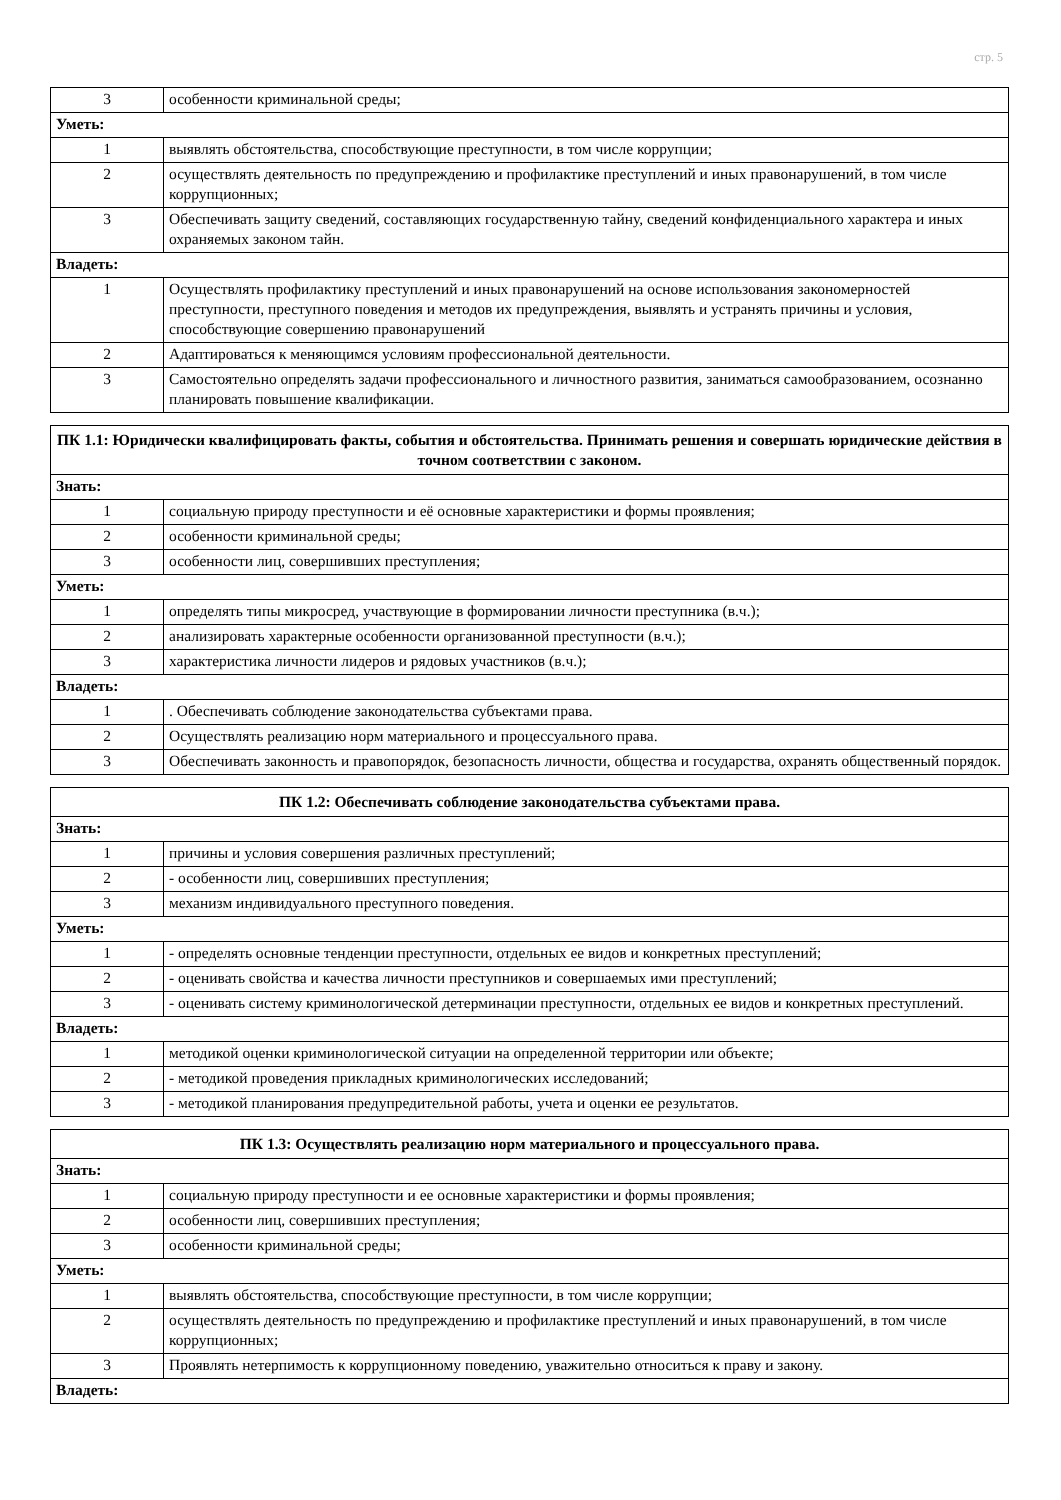стр. 5
| 3 | особенности криминальной среды; |
| Уметь: | |
| 1 | выявлять обстоятельства, способствующие преступности, в том числе коррупции; |
| 2 | осуществлять деятельность по предупреждению и профилактике преступлений и иных правонарушений, в том числе коррупционных; |
| 3 | Обеспечивать защиту сведений, составляющих государственную тайну, сведений конфиденциального характера и иных охраняемых законом тайн. |
| Владеть: | |
| 1 | Осуществлять профилактику преступлений и иных правонарушений на основе использования закономерностей преступности, преступного поведения и методов их предупреждения, выявлять и устранять причины и условия, способствующие совершению правонарушений |
| 2 | Адаптироваться к меняющимся условиям профессиональной деятельности. |
| 3 | Самостоятельно определять задачи профессионального и личностного развития, заниматься самообразованием, осознанно планировать повышение квалификации. |
| ПК 1.1: Юридически квалифицировать факты, события и обстоятельства. Принимать решения и совершать юридические действия в точном соответствии с законом. | |
| --- | --- |
| Знать: | |
| 1 | социальную природу преступности и её основные характеристики и формы проявления; |
| 2 | особенности криминальной среды; |
| 3 | особенности лиц, совершивших преступления; |
| Уметь: | |
| 1 | определять типы микросред, участвующие в формировании личности преступника (в.ч.); |
| 2 | анализировать характерные особенности организованной преступности (в.ч.); |
| 3 | характеристика личности лидеров и рядовых участников (в.ч.); |
| Владеть: | |
| 1 | . Обеспечивать соблюдение законодательства субъектами права. |
| 2 | Осуществлять реализацию норм материального и процессуального права. |
| 3 | Обеспечивать законность и правопорядок, безопасность личности, общества и государства, охранять общественный порядок. |
| ПК 1.2: Обеспечивать соблюдение законодательства субъектами права. | |
| --- | --- |
| Знать: | |
| 1 | причины и условия совершения различных преступлений; |
| 2 | - особенности лиц, совершивших преступления; |
| 3 | механизм индивидуального преступного поведения. |
| Уметь: | |
| 1 | - определять основные тенденции преступности, отдельных ее видов и конкретных преступлений; |
| 2 | - оценивать свойства и качества личности преступников и совершаемых ими преступлений; |
| 3 | - оценивать систему криминологической детерминации преступности, отдельных ее видов и конкретных преступлений. |
| Владеть: | |
| 1 | методикой оценки криминологической ситуации на определенной территории или объекте; |
| 2 | - методикой проведения прикладных криминологических исследований; |
| 3 | - методикой планирования предупредительной работы, учета и оценки ее результатов. |
| ПК 1.3: Осуществлять реализацию норм материального и процессуального права. | |
| --- | --- |
| Знать: | |
| 1 | социальную природу преступности и ее основные характеристики и формы проявления; |
| 2 | особенности лиц, совершивших преступления; |
| 3 | особенности криминальной среды; |
| Уметь: | |
| 1 | выявлять обстоятельства, способствующие преступности, в том числе коррупции; |
| 2 | осуществлять деятельность по предупреждению и профилактике преступлений и иных правонарушений, в том числе коррупционных; |
| 3 | Проявлять нетерпимость к коррупционному поведению, уважительно относиться к праву и закону. |
| Владеть: | |